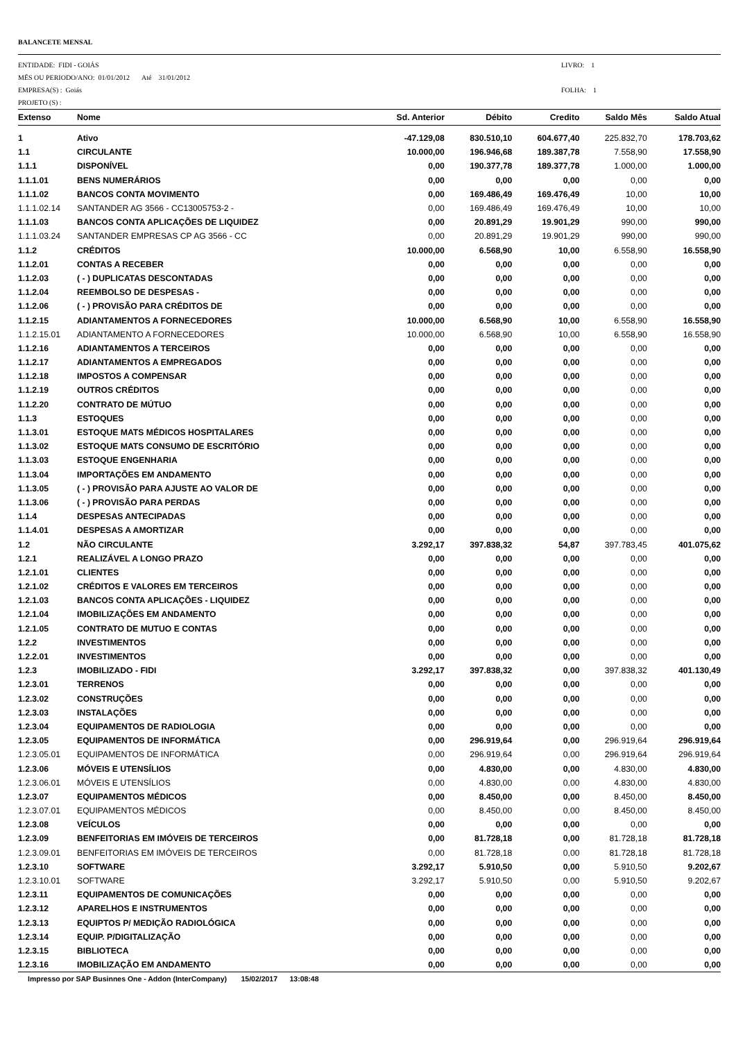BALANCETE MENSAL
ENTIDADE: FIDI - GOIÁS
MËS OU PERIODO/ANO: 01/01/2012 Até 31/01/2012
EMPRESA(S) : Goiás
PROJETO (S) :
LIVRO: 1
FOLHA: 1
| Extenso | Nome | Sd. Anterior | Débito | Credito | Saldo Mês | Saldo Atual |
| --- | --- | --- | --- | --- | --- | --- |
| 1 | Ativo | -47.129,08 | 830.510,10 | 604.677,40 | 225.832,70 | 178.703,62 |
| 1.1 | CIRCULANTE | 10.000,00 | 196.946,68 | 189.387,78 | 7.558,90 | 17.558,90 |
| 1.1.1 | DISPONÍVEL | 0,00 | 190.377,78 | 189.377,78 | 1.000,00 | 1.000,00 |
| 1.1.1.01 | BENS NUMERÁRIOS | 0,00 | 0,00 | 0,00 | 0,00 | 0,00 |
| 1.1.1.02 | BANCOS CONTA MOVIMENTO | 0,00 | 169.486,49 | 169.476,49 | 10,00 | 10,00 |
| 1.1.1.02.14 | SANTANDER AG 3566 - CC13005753-2 - | 0,00 | 169.486,49 | 169.476,49 | 10,00 | 10,00 |
| 1.1.1.03 | BANCOS CONTA APLICAÇÕES DE LIQUIDEZ | 0,00 | 20.891,29 | 19.901,29 | 990,00 | 990,00 |
| 1.1.1.03.24 | SANTANDER EMPRESAS CP AG 3566 - CC | 0,00 | 20.891,29 | 19.901,29 | 990,00 | 990,00 |
| 1.1.2 | CRÉDITOS | 10.000,00 | 6.568,90 | 10,00 | 6.558,90 | 16.558,90 |
| 1.1.2.01 | CONTAS A RECEBER | 0,00 | 0,00 | 0,00 | 0,00 | 0,00 |
| 1.1.2.03 | ( - ) DUPLICATAS DESCONTADAS | 0,00 | 0,00 | 0,00 | 0,00 | 0,00 |
| 1.1.2.04 | REEMBOLSO DE DESPESAS - | 0,00 | 0,00 | 0,00 | 0,00 | 0,00 |
| 1.1.2.06 | ( - ) PROVISÃO PARA CRÉDITOS DE | 0,00 | 0,00 | 0,00 | 0,00 | 0,00 |
| 1.1.2.15 | ADIANTAMENTOS A FORNECEDORES | 10.000,00 | 6.568,90 | 10,00 | 6.558,90 | 16.558,90 |
| 1.1.2.15.01 | ADIANTAMENTO A FORNECEDORES | 10.000,00 | 6.568,90 | 10,00 | 6.558,90 | 16.558,90 |
| 1.1.2.16 | ADIANTAMENTOS A TERCEIROS | 0,00 | 0,00 | 0,00 | 0,00 | 0,00 |
| 1.1.2.17 | ADIANTAMENTOS A EMPREGADOS | 0,00 | 0,00 | 0,00 | 0,00 | 0,00 |
| 1.1.2.18 | IMPOSTOS A COMPENSAR | 0,00 | 0,00 | 0,00 | 0,00 | 0,00 |
| 1.1.2.19 | OUTROS CRÉDITOS | 0,00 | 0,00 | 0,00 | 0,00 | 0,00 |
| 1.1.2.20 | CONTRATO DE MÚTUO | 0,00 | 0,00 | 0,00 | 0,00 | 0,00 |
| 1.1.3 | ESTOQUES | 0,00 | 0,00 | 0,00 | 0,00 | 0,00 |
| 1.1.3.01 | ESTOQUE MATS MÉDICOS HOSPITALARES | 0,00 | 0,00 | 0,00 | 0,00 | 0,00 |
| 1.1.3.02 | ESTOQUE MATS CONSUMO DE ESCRITÓRIO | 0,00 | 0,00 | 0,00 | 0,00 | 0,00 |
| 1.1.3.03 | ESTOQUE ENGENHARIA | 0,00 | 0,00 | 0,00 | 0,00 | 0,00 |
| 1.1.3.04 | IMPORTAÇÕES EM ANDAMENTO | 0,00 | 0,00 | 0,00 | 0,00 | 0,00 |
| 1.1.3.05 | ( - ) PROVISÃO PARA AJUSTE AO VALOR DE | 0,00 | 0,00 | 0,00 | 0,00 | 0,00 |
| 1.1.3.06 | ( - ) PROVISÃO PARA PERDAS | 0,00 | 0,00 | 0,00 | 0,00 | 0,00 |
| 1.1.4 | DESPESAS ANTECIPADAS | 0,00 | 0,00 | 0,00 | 0,00 | 0,00 |
| 1.1.4.01 | DESPESAS A AMORTIZAR | 0,00 | 0,00 | 0,00 | 0,00 | 0,00 |
| 1.2 | NÃO CIRCULANTE | 3.292,17 | 397.838,32 | 54,87 | 397.783,45 | 401.075,62 |
| 1.2.1 | REALIZÁVEL A LONGO PRAZO | 0,00 | 0,00 | 0,00 | 0,00 | 0,00 |
| 1.2.1.01 | CLIENTES | 0,00 | 0,00 | 0,00 | 0,00 | 0,00 |
| 1.2.1.02 | CRÉDITOS E VALORES EM TERCEIROS | 0,00 | 0,00 | 0,00 | 0,00 | 0,00 |
| 1.2.1.03 | BANCOS CONTA APLICAÇÕES - LIQUIDEZ | 0,00 | 0,00 | 0,00 | 0,00 | 0,00 |
| 1.2.1.04 | IMOBILIZAÇÕES EM ANDAMENTO | 0,00 | 0,00 | 0,00 | 0,00 | 0,00 |
| 1.2.1.05 | CONTRATO DE MUTUO E CONTAS | 0,00 | 0,00 | 0,00 | 0,00 | 0,00 |
| 1.2.2 | INVESTIMENTOS | 0,00 | 0,00 | 0,00 | 0,00 | 0,00 |
| 1.2.2.01 | INVESTIMENTOS | 0,00 | 0,00 | 0,00 | 0,00 | 0,00 |
| 1.2.3 | IMOBILIZADO - FIDI | 3.292,17 | 397.838,32 | 0,00 | 397.838,32 | 401.130,49 |
| 1.2.3.01 | TERRENOS | 0,00 | 0,00 | 0,00 | 0,00 | 0,00 |
| 1.2.3.02 | CONSTRUÇÕES | 0,00 | 0,00 | 0,00 | 0,00 | 0,00 |
| 1.2.3.03 | INSTALAÇÕES | 0,00 | 0,00 | 0,00 | 0,00 | 0,00 |
| 1.2.3.04 | EQUIPAMENTOS DE RADIOLOGIA | 0,00 | 0,00 | 0,00 | 0,00 | 0,00 |
| 1.2.3.05 | EQUIPAMENTOS DE INFORMÁTICA | 0,00 | 296.919,64 | 0,00 | 296.919,64 | 296.919,64 |
| 1.2.3.05.01 | EQUIPAMENTOS DE INFORMÁTICA | 0,00 | 296.919,64 | 0,00 | 296.919,64 | 296.919,64 |
| 1.2.3.06 | MÓVEIS E UTENSÍLIOS | 0,00 | 4.830,00 | 0,00 | 4.830,00 | 4.830,00 |
| 1.2.3.06.01 | MÓVEIS E UTENSÍLIOS | 0,00 | 4.830,00 | 0,00 | 4.830,00 | 4.830,00 |
| 1.2.3.07 | EQUIPAMENTOS MÉDICOS | 0,00 | 8.450,00 | 0,00 | 8.450,00 | 8.450,00 |
| 1.2.3.07.01 | EQUIPAMENTOS MÉDICOS | 0,00 | 8.450,00 | 0,00 | 8.450,00 | 8.450,00 |
| 1.2.3.08 | VEÍCULOS | 0,00 | 0,00 | 0,00 | 0,00 | 0,00 |
| 1.2.3.09 | BENFEITORIAS EM IMÓVEIS DE TERCEIROS | 0,00 | 81.728,18 | 0,00 | 81.728,18 | 81.728,18 |
| 1.2.3.09.01 | BENFEITORIAS EM IMÓVEIS DE TERCEIROS | 0,00 | 81.728,18 | 0,00 | 81.728,18 | 81.728,18 |
| 1.2.3.10 | SOFTWARE | 3.292,17 | 5.910,50 | 0,00 | 5.910,50 | 9.202,67 |
| 1.2.3.10.01 | SOFTWARE | 3.292,17 | 5.910,50 | 0,00 | 5.910,50 | 9.202,67 |
| 1.2.3.11 | EQUIPAMENTOS DE COMUNICAÇÕES | 0,00 | 0,00 | 0,00 | 0,00 | 0,00 |
| 1.2.3.12 | APARELHOS E INSTRUMENTOS | 0,00 | 0,00 | 0,00 | 0,00 | 0,00 |
| 1.2.3.13 | EQUIPTOS P/ MEDIÇÃO RADIOLÓGICA | 0,00 | 0,00 | 0,00 | 0,00 | 0,00 |
| 1.2.3.14 | EQUIP. P/DIGITALIZAÇÃO | 0,00 | 0,00 | 0,00 | 0,00 | 0,00 |
| 1.2.3.15 | BIBLIOTECA | 0,00 | 0,00 | 0,00 | 0,00 | 0,00 |
| 1.2.3.16 | IMOBILIZAÇÃO EM ANDAMENTO | 0,00 | 0,00 | 0,00 | 0,00 | 0,00 |
Impresso por SAP Businnes One - Addon (InterCompany) 15/02/2017 13:08:48